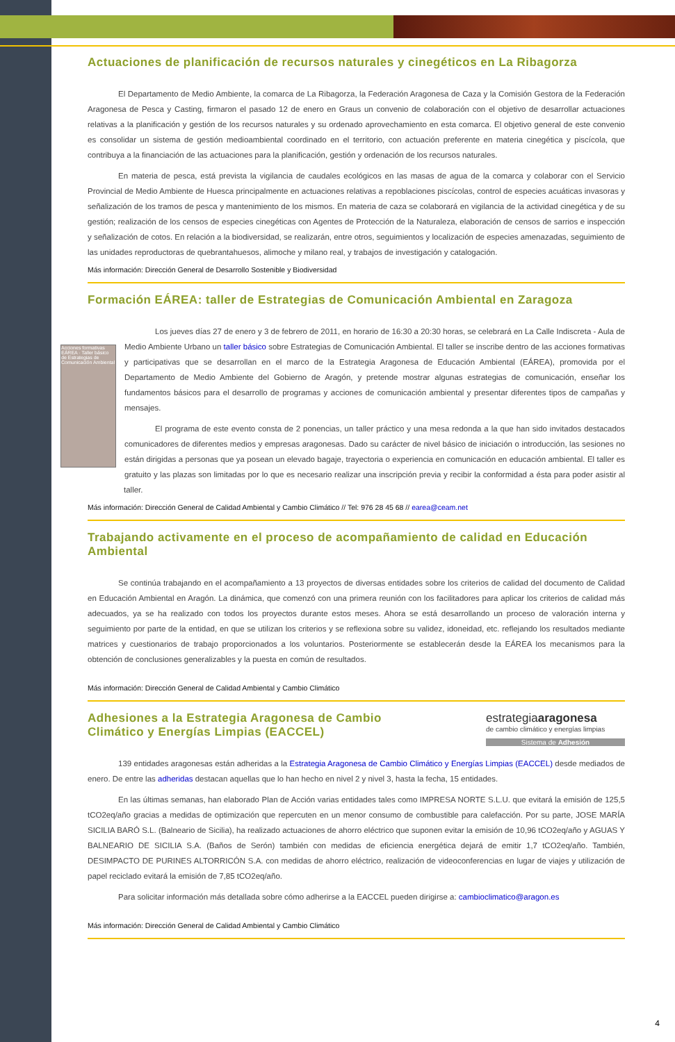Actuaciones de planificación de recursos naturales y cinegéticos en La Ribagorza
El Departamento de Medio Ambiente, la comarca de La Ribagorza, la Federación Aragonesa de Caza y la Comisión Gestora de la Federación Aragonesa de Pesca y Casting, firmaron el pasado 12 de enero en Graus un convenio de colaboración con el objetivo de desarrollar actuaciones relativas a la planificación y gestión de los recursos naturales y su ordenado aprovechamiento en esta comarca. El objetivo general de este convenio es consolidar un sistema de gestión medioambiental coordinado en el territorio, con actuación preferente en materia cinegética y piscícola, que contribuya a la financiación de las actuaciones para la planificación, gestión y ordenación de los recursos naturales.
En materia de pesca, está prevista la vigilancia de caudales ecológicos en las masas de agua de la comarca y colaborar con el Servicio Provincial de Medio Ambiente de Huesca principalmente en actuaciones relativas a repoblaciones piscícolas, control de especies acuáticas invasoras y señalización de los tramos de pesca y mantenimiento de los mismos. En materia de caza se colaborará en vigilancia de la actividad cinegética y de su gestión; realización de los censos de especies cinegéticas con Agentes de Protección de la Naturaleza, elaboración de censos de sarrios e inspección y señalización de cotos. En relación a la biodiversidad, se realizarán, entre otros, seguimientos y localización de especies amenazadas, seguimiento de las unidades reproductoras de quebrantahuesos, alimoche y milano real, y trabajos de investigación y catalogación.
Más información: Dirección General de Desarrollo Sostenible y Biodiversidad
Formación EÁREA: taller de Estrategias de Comunicación Ambiental en Zaragoza
Acciones formativas EÁREA · Taller básico de Estrategias de Comunicación Ambiental
Los jueves días 27 de enero y 3 de febrero de 2011, en horario de 16:30 a 20:30 horas, se celebrará en La Calle Indiscreta - Aula de Medio Ambiente Urbano un taller básico sobre Estrategias de Comunicación Ambiental. El taller se inscribe dentro de las acciones formativas y participativas que se desarrollan en el marco de la Estrategia Aragonesa de Educación Ambiental (EÁREA), promovida por el Departamento de Medio Ambiente del Gobierno de Aragón, y pretende mostrar algunas estrategias de comunicación, enseñar los fundamentos básicos para el desarrollo de programas y acciones de comunicación ambiental y presentar diferentes tipos de campañas y mensajes.
El programa de este evento consta de 2 ponencias, un taller práctico y una mesa redonda a la que han sido invitados destacados comunicadores de diferentes medios y empresas aragonesas. Dado su carácter de nivel básico de iniciación o introducción, las sesiones no están dirigidas a personas que ya posean un elevado bagaje, trayectoria o experiencia en comunicación en educación ambiental. El taller es gratuito y las plazas son limitadas por lo que es necesario realizar una inscripción previa y recibir la conformidad a ésta para poder asistir al taller.
Más información: Dirección General de Calidad Ambiental y Cambio Climático // Tel: 976 28 45 68 // earea@ceam.net
Trabajando activamente en el proceso de acompañamiento de calidad en Educación Ambiental
Se continúa trabajando en el acompañamiento a 13 proyectos de diversas entidades sobre los criterios de calidad del documento de Calidad en Educación Ambiental en Aragón. La dinámica, que comenzó con una primera reunión con los facilitadores para aplicar los criterios de calidad más adecuados, ya se ha realizado con todos los proyectos durante estos meses. Ahora se está desarrollando un proceso de valoración interna y seguimiento por parte de la entidad, en que se utilizan los criterios y se reflexiona sobre su validez, idoneidad, etc. reflejando los resultados mediante matrices y cuestionarios de trabajo proporcionados a los voluntarios. Posteriormente se establecerán desde la EÁREA los mecanismos para la obtención de conclusiones generalizables y la puesta en común de resultados.
Más información: Dirección General de Calidad Ambiental y Cambio Climático
estrategiaaragonesa
de cambio climático y energías limpias
Sistema de Adhesión
Adhesiones a la Estrategia Aragonesa de Cambio Climático y Energías Limpias (EACCEL)
139 entidades aragonesas están adheridas a la Estrategia Aragonesa de Cambio Climático y Energías Limpias (EACCEL) desde mediados de enero. De entre las adheridas destacan aquellas que lo han hecho en nivel 2 y nivel 3, hasta la fecha, 15 entidades.
En las últimas semanas, han elaborado Plan de Acción varias entidades tales como IMPRESA NORTE S.L.U. que evitará la emisión de 125,5 tCO2eq/año gracias a medidas de optimización que repercuten en un menor consumo de combustible para calefacción. Por su parte, JOSE MARÍA SICILIA BARÓ S.L. (Balneario de Sicilia), ha realizado actuaciones de ahorro eléctrico que suponen evitar la emisión de 10,96 tCO2eq/año y AGUAS Y BALNEARIO DE SICILIA S.A. (Baños de Serón) también con medidas de eficiencia energética dejará de emitir 1,7 tCO2eq/año. También, DESIMPACTO DE PURINES ALTORRICÓN S.A. con medidas de ahorro eléctrico, realización de videoconferencias en lugar de viajes y utilización de papel reciclado evitará la emisión de 7,85 tCO2eq/año.
Para solicitar información más detallada sobre cómo adherirse a la EACCEL pueden dirigirse a: cambioclimatico@aragon.es
Más información: Dirección General de Calidad Ambiental y Cambio Climático
4